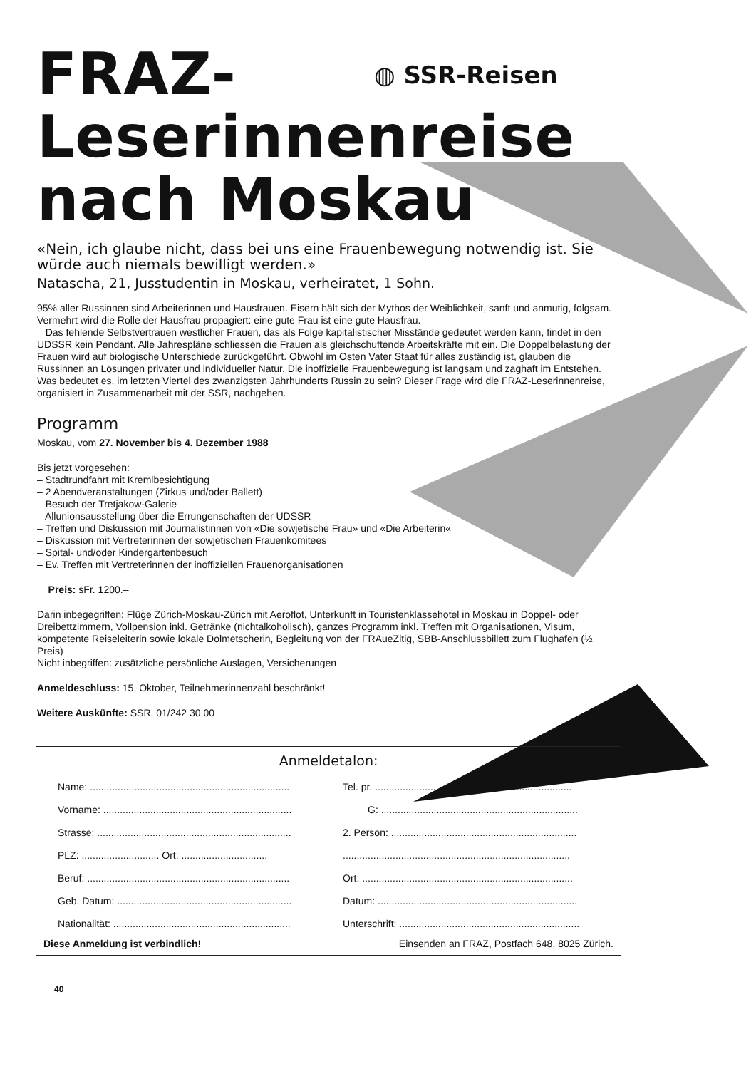◍ SSR-Reisen
FRAZ-
Leserinnenreise
nach Moskau
«Nein, ich glaube nicht, dass bei uns eine Frauenbewegung notwendig ist. Sie würde auch niemals bewilligt werden.»
Natascha, 21, Jusstudentin in Moskau, verheiratet, 1 Sohn.
95% aller Russinnen sind Arbeiterinnen und Hausfrauen. Eisern hält sich der Mythos der Weiblichkeit, sanft und anmutig, folgsam. Vermehrt wird die Rolle der Hausfrau propagiert: eine gute Frau ist eine gute Hausfrau.
Das fehlende Selbstvertrauen westlicher Frauen, das als Folge kapitalistischer Misstände gedeutet werden kann, findet in den UDSSR kein Pendant. Alle Jahrespläne schliessen die Frauen als gleichschuftende Arbeitskräfte mit ein. Die Doppelbelastung der Frauen wird auf biologische Unterschiede zurückgeführt. Obwohl im Osten Vater Staat für alles zuständig ist, glauben die Russinnen an Lösungen privater und individueller Natur. Die inoffizielle Frauenbewegung ist langsam und zaghaft im Entstehen. Was bedeutet es, im letzten Viertel des zwanzigsten Jahrhunderts Russin zu sein? Dieser Frage wird die FRAZ-Leserinnenreise, organisiert in Zusammenarbeit mit der SSR, nachgehen.
Programm
Moskau, vom 27. November bis 4. Dezember 1988
Bis jetzt vorgesehen:
– Stadtrundfahrt mit Kremlbesichtigung
– 2 Abendveranstaltungen (Zirkus und/oder Ballett)
– Besuch der Tretjakow-Galerie
– Allunionsausstellung über die Errungenschaften der UDSSR
– Treffen und Diskussion mit Journalistinnen von «Die sowjetische Frau» und «Die Arbeiterin«
– Diskussion mit Vertreterinnen der sowjetischen Frauenkomitees
– Spital- und/oder Kindergartenbesuch
– Ev. Treffen mit Vertreterinnen der inoffiziellen Frauenorganisationen
Preis: sFr. 1200.–
Darin inbegegriffen: Flüge Zürich-Moskau-Zürich mit Aeroflot, Unterkunft in Touristenklassehotel in Moskau in Doppel- oder Dreibettzimmern, Vollpension inkl. Getränke (nichtalkoholisch), ganzes Programm inkl. Treffen mit Organisationen, Visum, kompetente Reiseleiterin sowie lokale Dolmetscherin, Begleitung von der FRAueZitig, SBB-Anschlussbillett zum Flughafen (½ Preis)
Nicht inbegriffen: zusätzliche persönliche Auslagen, Versicherungen
Anmeldeschluss: 15. Oktober, Teilnehmerinnenzahl beschränkt!
Weitere Auskünfte: SSR, 01/242 30 00
Anmeldetalon:
Name: ........................................................................
Tel. pr. .......................................................................
Vorname: ....................................................................
G: .......................................................................
Strasse: ......................................................................
2. Person: ...................................................................
PLZ: ............................ Ort: ...............................
..................................................................................
Beruf: .........................................................................
Ort: ............................................................................
Geb. Datum: ...............................................................
Datum: ........................................................................
Nationalität: ................................................................
Unterschrift: .................................................................
Diese Anmeldung ist verbindlich! Einsenden an FRAZ, Postfach 648, 8025 Zürich.
40